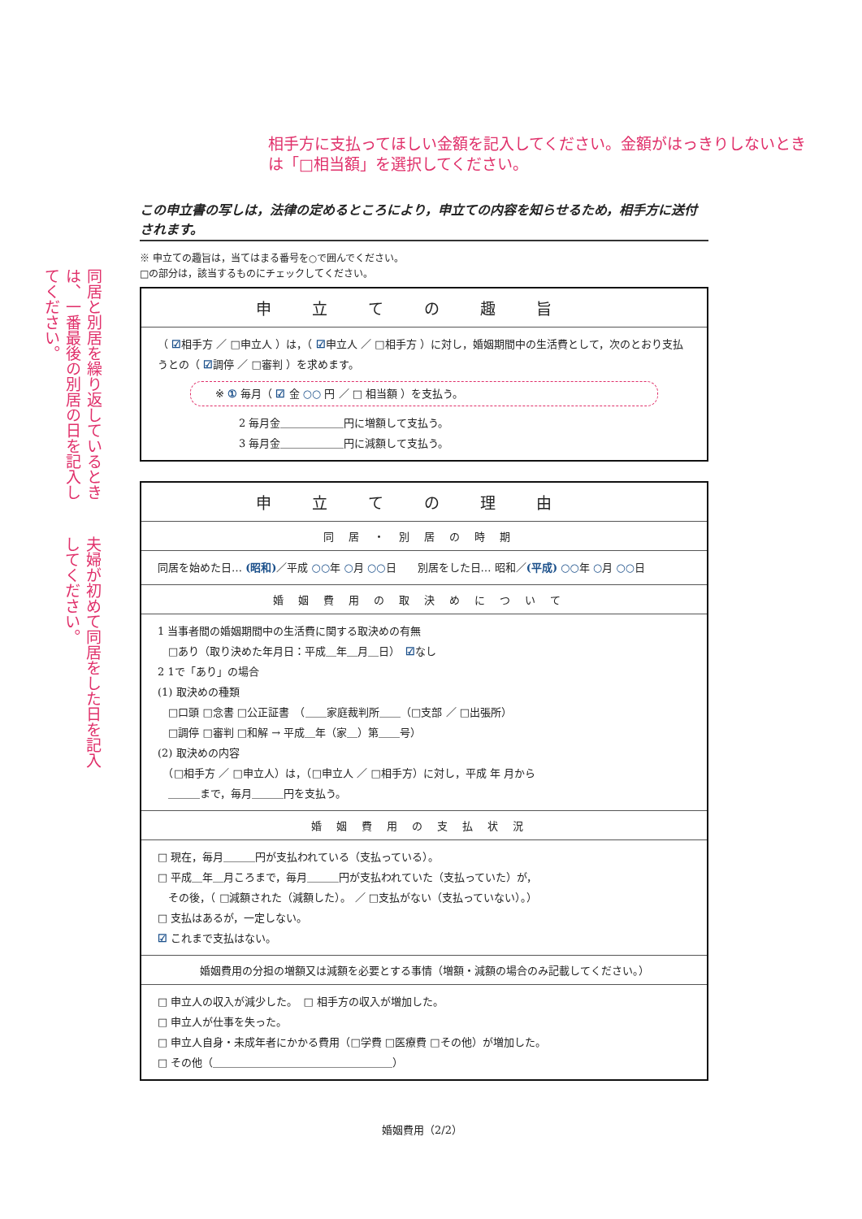相手方に支払ってほしい金額を記入してください。金額がはっきりしないときは「□相当額」を選択してください。
同居と別居を繰り返しているときは、一番最後の別居の日を記入してください。
夫婦が初めて同居をした日を記入してください。
この申立書の写しは，法律の定めるところにより，申立ての内容を知らせるため，相手方に送付されます。
※ 申立ての趣旨は，当てはまる番号を○で囲んでください。
□の部分は，該当するものにチェックしてください。
申立ての趣旨
（ ☑相手方 ／ □申立人 ）は，（ ☑申立人 ／ □相手方 ）に対し，婚姻期間中の生活費として，次のとおり支払うとの（ ☑調停 ／ □審判 ）を求めます。
※ ① 毎月（ ☑ 金 ○○ 円 ／ □ 相当額 ）を支払う。
2 毎月金＿＿＿＿＿＿円に増額して支払う。
3 毎月金＿＿＿＿＿＿円に減額して支払う。
申立ての理由
同居・別居の時期
同居を始めた日… (昭和)／平成 ○○年 ○月 ○○日　　別居をした日… 昭和／(平成) ○○年 ○月 ○○日
婚姻費用の取決めについて
1 当事者間の婚姻期間中の生活費に関する取決めの有無
　□あり（取り決めた年月日：平成＿年＿月＿日）　☑なし
2 1で「あり」の場合
(1) 取決めの種類
　□口頭 □念書 □公正証書　（＿＿家庭裁判所＿＿（□支部 ／ □出張所）
　□調停 □審判 □和解 → 平成＿年（家＿）第＿＿号）
(2) 取決めの内容
　（□相手方 ／ □申立人）は，（□申立人 ／ □相手方）に対し，平成 年 月から
　＿＿＿まで，毎月＿＿＿円を支払う。
婚姻費用の支払状況
□ 現在，毎月＿＿＿円が支払われている（支払っている）。
□ 平成＿年＿月ころまで，毎月＿＿＿円が支払われていた（支払っていた）が，
　その後，（ □減額された（減額した）。 ／ □支払がない（支払っていない）。）
□ 支払はあるが，一定しない。
☑ これまで支払はない。
婚姻費用の分担の増額又は減額を必要とする事情（増額・減額の場合のみ記載してください。）
□ 申立人の収入が減少した。　□ 相手方の収入が増加した。
□ 申立人が仕事を失った。
□ 申立人自身・未成年者にかかる費用（□学費 □医療費 □その他）が増加した。
□ その他（＿＿＿＿＿＿＿＿＿＿＿＿＿＿＿＿＿）
婚姻費用（2/2）